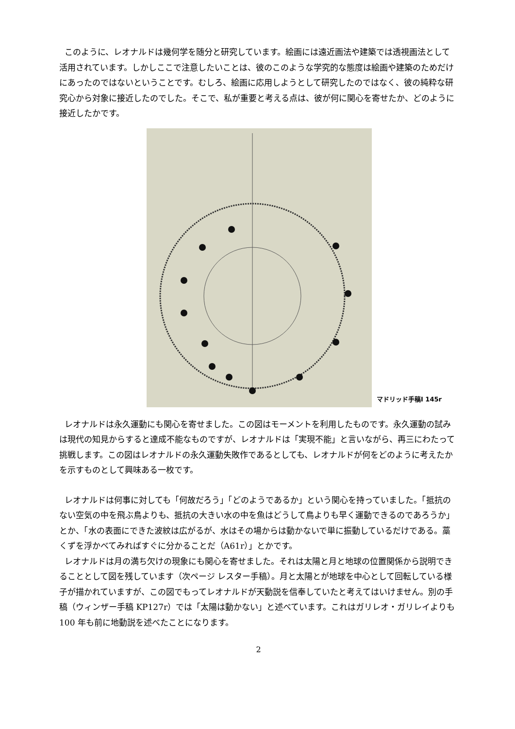このように、レオナルドは幾何学を随分と研究しています。絵画には遠近画法や建築では透視画法として活用されています。しかしここで注意したいことは、彼のこのような学究的な態度は絵画や建築のためだけにあったのではないということです。むしろ、絵画に応用しようとして研究したのではなく、彼の純粋な研究心から対象に接近したのでした。そこで、私が重要と考える点は、彼が何に関心を寄せたか、どのように接近したかです。
マドリッド手稿Ⅰ 145r
レオナルドは永久運動にも関心を寄せました。この図はモーメントを利用したものです。永久運動の試みは現代の知見からすると達成不能なものですが、レオナルドは「実現不能」と言いながら、再三にわたって挑戦します。この図はレオナルドの永久運動失敗作であるとしても、レオナルドが何をどのように考えたかを示すものとして興味ある一枚です。
レオナルドは何事に対しても「何故だろう」「どのようであるか」という関心を持っていました。「抵抗のない空気の中を飛ぶ鳥よりも、抵抗の大きい水の中を魚はどうして鳥よりも早く運動できるのであろうか」とか、「水の表面にできた波紋は広がるが、水はその場からは動かないで単に振動しているだけである。藁くずを浮かべてみればすぐに分かることだ（A61r）」とかです。
レオナルドは月の満ち欠けの現象にも関心を寄せました。それは太陽と月と地球の位置関係から説明できることとして図を残しています（次ページ レスター手稿）。月と太陽とが地球を中心として回転している様子が描かれていますが、この図でもってレオナルドが天動説を信奉していたと考えてはいけません。別の手稿（ウィンザー手稿 KP127r）では「太陽は動かない」と述べています。これはガリレオ・ガリレイよりも 100 年も前に地動説を述べたことになります。
2